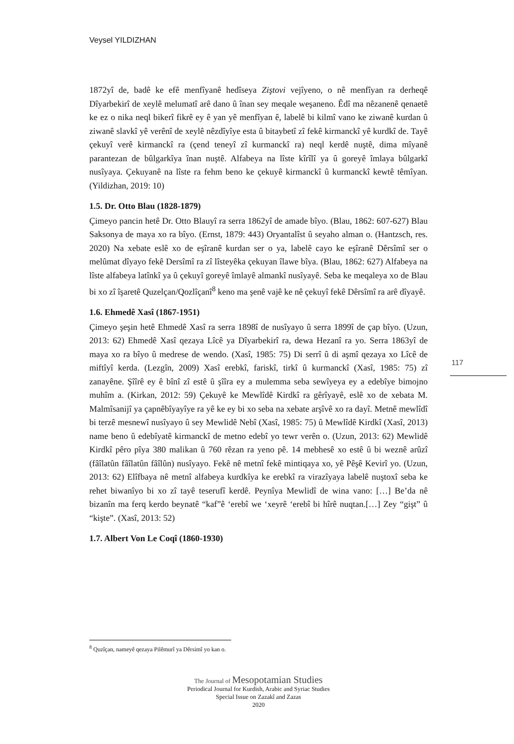Veysel YILDIZHAN
1872yî de, badê ke efê menfîyanê hedîseya Ziştovi vejîyeno, o nê menfîyan ra derheqê Dîyarbekirî de xeylê melumatî arê dano û înan sey meqale weşaneno. Êdî ma nêzanenê qenaetê ke ez o nika neql bikerî fikrê ey ê yan yê menfîyan ê, labelê bi kilmî vano ke ziwanê kurdan û ziwanê slavkî yê verênî de xeylê nêzdîyîye esta û bitaybetî zî fekê kirmanckî yê kurdkî de. Tayê çekuyî verê kirmanckî ra (çend teneyî zî kurmanckî ra) neql kerdê nuştê, dima mîyanê parantezan de bûlgarkîya înan nuştê. Alfabeya na lîste kîrîlî ya û goreyê îmlaya bûlgarkî nusîyaya. Çekuyanê na lîste ra fehm beno ke çekuyê kirmanckî û kurmanckî kewtê têmîyan. (Yildizhan, 2019: 10)
1.5. Dr. Otto Blau (1828-1879)
Çimeyo pancin hetê Dr. Otto Blauyî ra serra 1862yî de amade bîyo. (Blau, 1862: 607-627) Blau Saksonya de maya xo ra bîyo. (Ernst, 1879: 443) Oryantalîst û seyaho alman o. (Hantzsch, res. 2020) Na xebate eslê xo de eşîranê kurdan ser o ya, labelê cayo ke eşîranê Dêrsîmî ser o melûmat dîyayo fekê Dersîmî ra zî lîsteyêka çekuyan îlawe bîya. (Blau, 1862: 627) Alfabeya na lîste alfabeya latînkî ya û çekuyî goreyê îmlayê almankî nusîyayê. Seba ke meqaleya xo de Blau bi xo zî îşaretê Quzelçan/Qozlîçanî<sup>8</sup> keno ma şenê vajê ke nê çekuyî fekê Dêrsîmî ra arê dîyayê.
1.6. Ehmedê Xasî (1867-1951)
Çimeyo şeşin hetê Ehmedê Xasî ra serra 1898î de nusîyayo û serra 1899î de çap bîyo. (Uzun, 2013: 62) Ehmedê Xasî qezaya Lîcê ya Dîyarbekirî ra, dewa Hezanî ra yo. Serra 1863yî de maya xo ra bîyo û medrese de wendo. (Xasî, 1985: 75) Di serrî û di aşmî qezaya xo Lîcê de miftîyî kerda. (Lezgîn, 2009) Xasî erebkî, fariskî, tirkî û kurmanckî (Xasî, 1985: 75) zî zanayêne. Şîîrê ey ê bînî zî estê û şîîra ey a mulemma seba sewîyeya ey a edebîye bimojno muhîm a. (Kirkan, 2012: 59) Çekuyê ke Mewlîdê Kirdkî ra gêrîyayê, eslê xo de xebata M. Malmîsanijî ya çapnêbîyayîye ra yê ke ey bi xo seba na xebate arşîvê xo ra dayî. Metnê mewlîdî bi terzê mesnewî nusîyayo û sey Mewlidê Nebî (Xasî, 1985: 75) û Mewlîdê Kirdkî (Xasî, 2013) name beno û edebîyatê kirmanckî de metno edebî yo tewr verên o. (Uzun, 2013: 62) Mewlidê Kirdkî pêro pîya 380 malikan û 760 rêzan ra yeno pê. 14 mebhesê xo estê û bi weznê arûzî (fâîlatûn fâîlatûn fâîlûn) nusîyayo. Fekê nê metnî fekê mintiqaya xo, yê Pêşê Kevirî yo. (Uzun, 2013: 62) Elîfbaya nê metnî alfabeya kurdkîya ke erebkî ra virazîyaya labelê nuştoxî seba ke rehet biwanîyo bi xo zî tayê teserufî kerdê. Peynîya Mewlidî de wina vano: […] Be’da nê bizanîn ma ferq kerdo beynatê “kaf”ê ‘erebî we ‘xeyrê ‘erebî bi hîrê nuqtan.[…] Zey “gişt” û “kişte”. (Xasî, 2013: 52)
1.7. Albert Von Le Coqî (1860-1930)
117
<sup>8</sup> Quzîçan, nameyê qezaya Pilêmurî ya Dêrsimî yo kan o.
The Journal of Mesopotamian Studies
Periodical Journal for Kurdish, Arabic and Syriac Studies
Special Issue on Zazakî and Zazas
2020